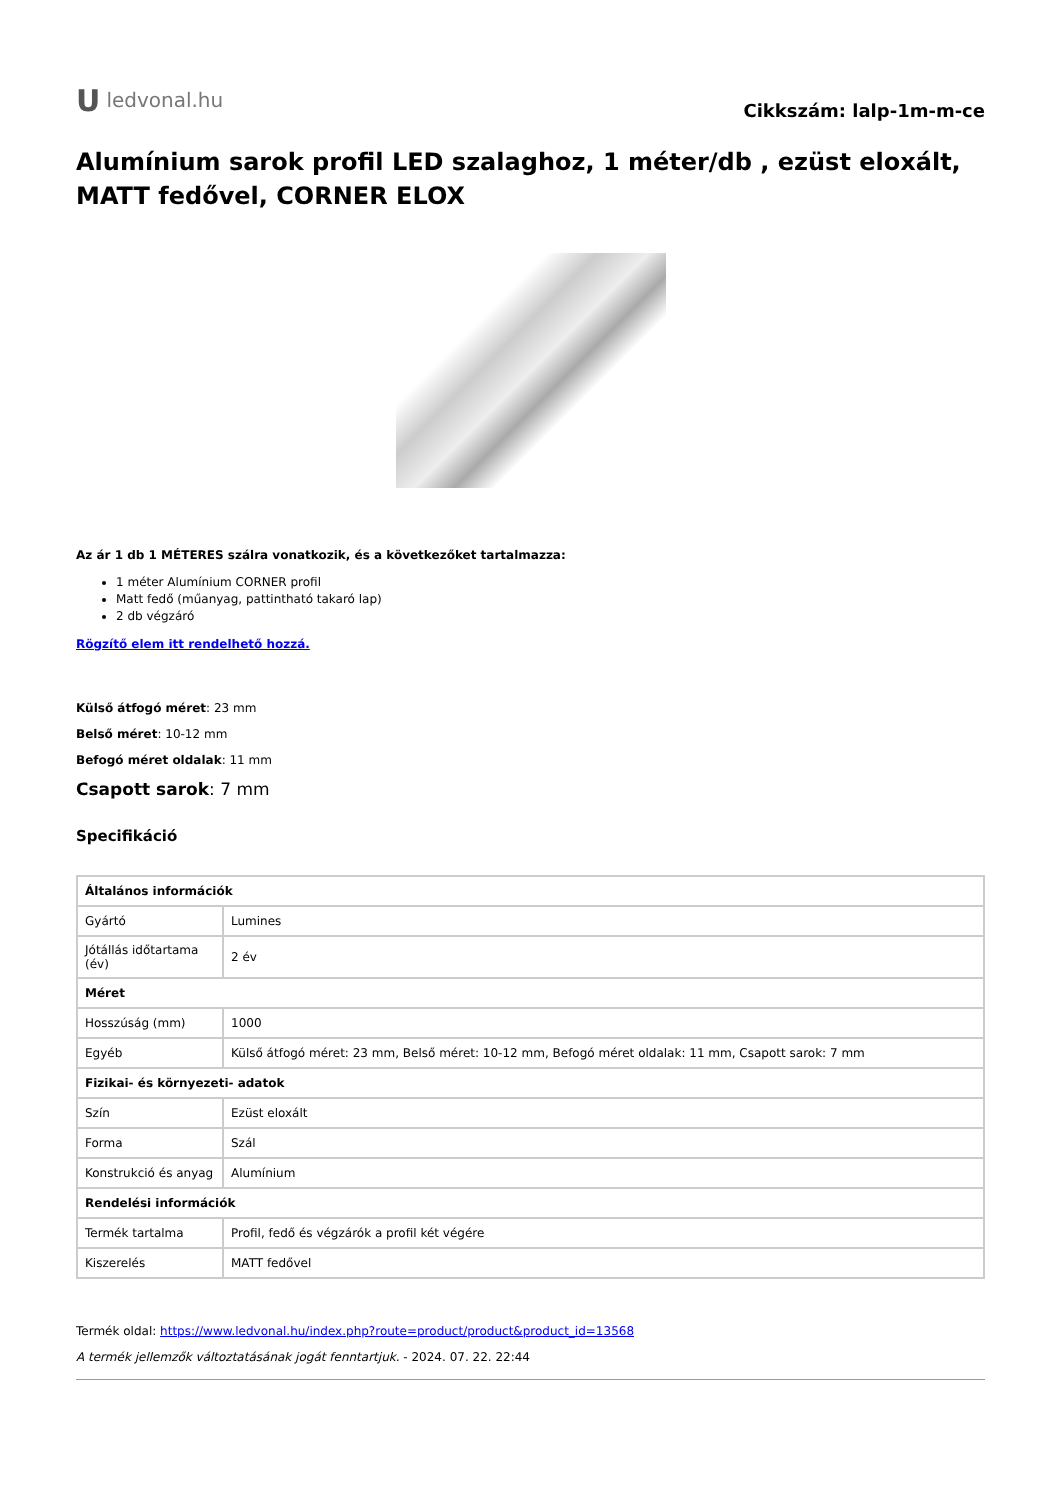Uledvonal.hu
Cikkszám: lalp-1m-m-ce
Alumínium sarok profil LED szalaghoz, 1 méter/db , ezüst eloxált, MATT fedővel, CORNER ELOX
Az ár 1 db 1 MÉTERES szálra vonatkozik, és a következőket tartalmazza:
1 méter Alumínium CORNER profil
Matt fedő (műanyag, pattintható takaró lap)
2 db végzáró
Rögzítő elem itt rendelhető hozzá.
Külső átfogó méret: 23 mm
Belső méret: 10-12 mm
Befogó méret oldalak: 11 mm
Csapott sarok: 7 mm
Specifikáció
| Általános információk | |
| --- | --- |
| Gyártó | Lumines |
| Jótállás időtartama (év) | 2 év |
| Méret | |
| Hosszúság (mm) | 1000 |
| Egyéb | Külső átfogó méret: 23 mm, Belső méret: 10-12 mm, Befogó méret oldalak: 11 mm, Csapott sarok: 7 mm |
| Fizikai- és környezeti- adatok | |
| Szín | Ezüst eloxált |
| Forma | Szál |
| Konstrukció és anyag | Alumínium |
| Rendelési információk | |
| Termék tartalma | Profil, fedő és végzárók a profil két végére |
| Kiszerelés | MATT fedővel |
Termék oldal: https://www.ledvonal.hu/index.php?route=product/product&product_id=13568
A termék jellemzők változtatásának jogát fenntartjuk. - 2024. 07. 22. 22:44